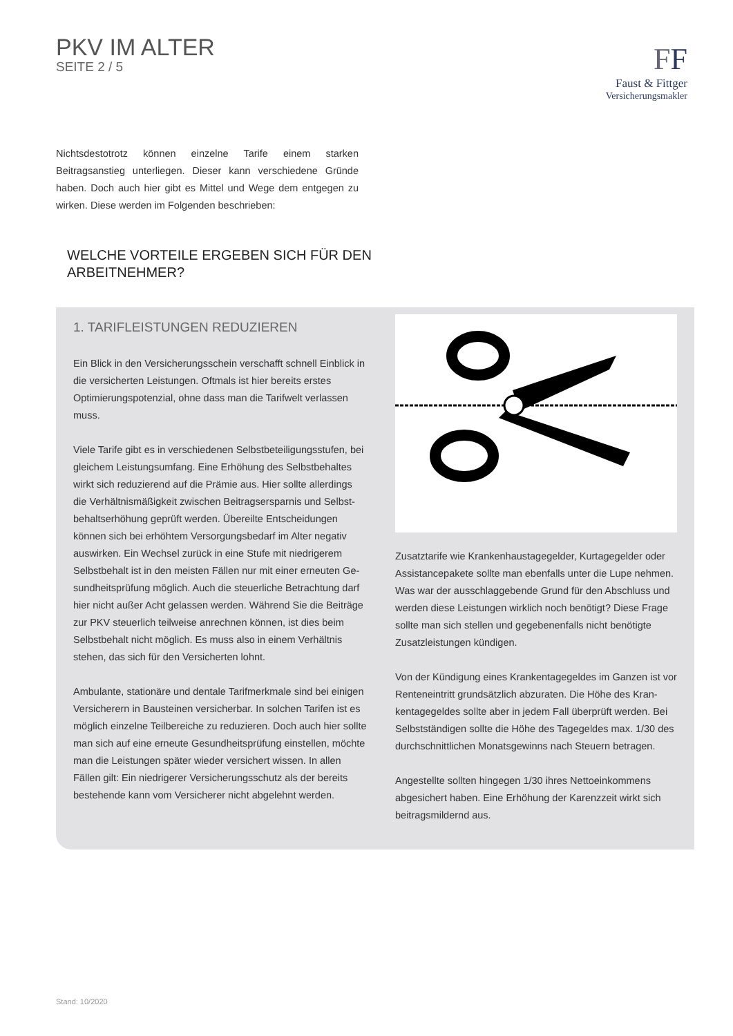PKV IM ALTER
SEITE 2 / 5
FF
Faust & Fittger
Versicherungsmakler
Nichtsdestotrotz können einzelne Tarife einem starken Beitragsanstieg unterliegen. Dieser kann verschiedene Gründe haben. Doch auch hier gibt es Mittel und Wege dem entgegen zu wirken. Diese werden im Folgenden beschrieben:
WELCHE VORTEILE ERGEBEN SICH FÜR DEN
ARBEITNEHMER?
1. TARIFLEISTUNGEN REDUZIEREN
Ein Blick in den Versicherungsschein verschafft schnell Einblick in die versicherten Leistungen. Oftmals ist hier bereits erstes Optimierungspotenzial, ohne dass man die Tarifwelt verlassen muss.
Viele Tarife gibt es in verschiedenen Selbstbeteiligungsstufen, bei gleichem Leistungsumfang. Eine Erhöhung des Selbstbehaltes wirkt sich reduzierend auf die Prämie aus. Hier sollte allerdings die Verhältnismäßigkeit zwischen Beitragsersparnis und Selbst­behaltserhöhung geprüft werden. Übereilte Entscheidungen können sich bei erhöhtem Versorgungsbedarf im Alter negativ auswirken. Ein Wechsel zurück in eine Stufe mit niedrigerem Selbstbehalt ist in den meisten Fällen nur mit einer erneuten Ge­sundheitsprüfung möglich. Auch die steuerliche Betrachtung darf hier nicht außer Acht gelassen werden. Während Sie die Beiträge zur PKV steuerlich teilweise anrechnen können, ist dies beim Selbstbehalt nicht möglich. Es muss also in einem Verhältnis stehen, das sich für den Versicherten lohnt.
Ambulante, stationäre und dentale Tarifmerkmale sind bei einigen Versicherern in Bausteinen versicherbar. In solchen Tarifen ist es möglich einzelne Teilbereiche zu reduzieren. Doch auch hier sollte man sich auf eine erneute Gesundheitsprüfung einstellen, möchte man die Leistungen später wieder versichert wissen. In allen Fällen gilt: Ein niedrigerer Versicherungsschutz als der bereits bestehende kann vom Versicherer nicht abgelehnt werden.
Zusatztarife wie Krankenhaustagegelder, Kurtagegelder oder Assistancepakete sollte man ebenfalls unter die Lupe nehmen. Was war der ausschlaggebende Grund für den Abschluss und werden diese Leistungen wirklich noch benötigt? Diese Frage sollte man sich stellen und gegebenenfalls nicht benötigte Zusatzleistungen kündigen.
Von der Kündigung eines Krankentagegeldes im Ganzen ist vor Renteneintritt grundsätzlich abzuraten. Die Höhe des Kran­kentagegeldes sollte aber in jedem Fall überprüft werden. Bei Selbstständigen sollte die Höhe des Tagegeldes max. 1/30 des durchschnittlichen Monatsgewinns nach Steuern betragen.
Angestellte sollten hingegen 1/30 ihres Nettoeinkommens abgesichert haben. Eine Erhöhung der Karenzzeit wirkt sich beitragsmildernd aus.
Stand: 10/2020